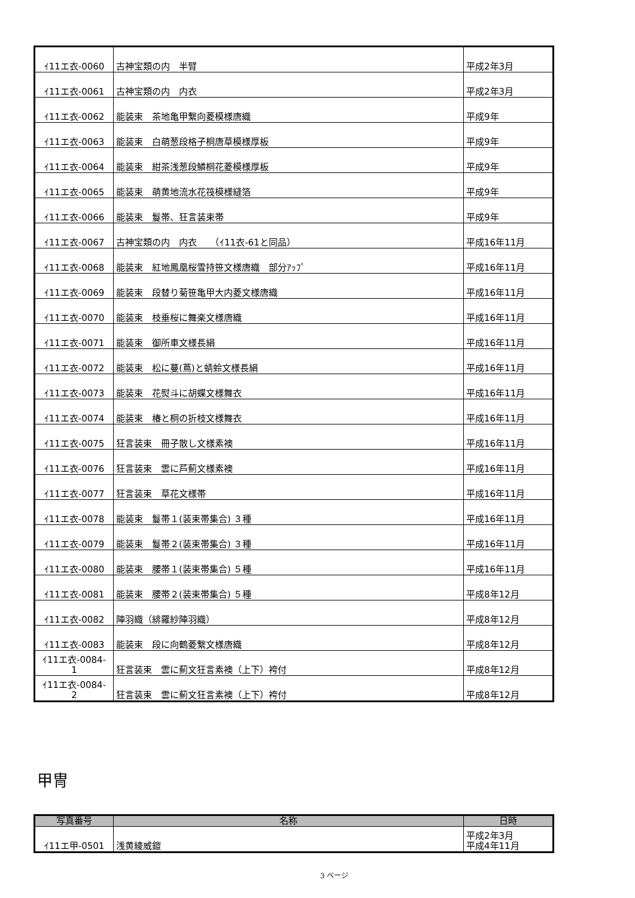| ｲ11エ衣-0060 | 古神宝類の内 半臂 | 平成2年3月 |
| ｲ11エ衣-0061 | 古神宝類の内 内衣 | 平成2年3月 |
| ｲ11エ衣-0062 | 能装束 茶地亀甲繋向菱模様唐織 | 平成9年 |
| ｲ11エ衣-0063 | 能装束 白萌葱段格子桐唐草模様厚板 | 平成9年 |
| ｲ11エ衣-0064 | 能装束 紺茶浅葱段鱗桐花菱模様厚板 | 平成9年 |
| ｲ11エ衣-0065 | 能装束 萌黄地流水花筏模様縫箔 | 平成9年 |
| ｲ11エ衣-0066 | 能装束 鬘帯、狂言装束帯 | 平成9年 |
| ｲ11エ衣-0067 | 古神宝類の内 内衣 （ｲ11衣-61と同品） | 平成16年11月 |
| ｲ11エ衣-0068 | 能装束 紅地鳳凰桜雪持笹文様唐織 部分ｱｯﾌﾟ | 平成16年11月 |
| ｲ11エ衣-0069 | 能装束 段替り菊笹亀甲大内菱文様唐織 | 平成16年11月 |
| ｲ11エ衣-0070 | 能装束 枝垂桜に舞楽文様唐織 | 平成16年11月 |
| ｲ11エ衣-0071 | 能装束 御所車文様長絹 | 平成16年11月 |
| ｲ11エ衣-0072 | 能装束 松に蔓(蔦)と蜻蛉文様長絹 | 平成16年11月 |
| ｲ11エ衣-0073 | 能装束 花熨斗に胡蝶文様舞衣 | 平成16年11月 |
| ｲ11エ衣-0074 | 能装束 椿と桐の折枝文様舞衣 | 平成16年11月 |
| ｲ11エ衣-0075 | 狂言装束 冊子散し文様素襖 | 平成16年11月 |
| ｲ11エ衣-0076 | 狂言装束 雲に芦薊文様素襖 | 平成16年11月 |
| ｲ11エ衣-0077 | 狂言装束 草花文様帯 | 平成16年11月 |
| ｲ11エ衣-0078 | 能装束 鬘帯１(装束帯集合) ３種 | 平成16年11月 |
| ｲ11エ衣-0079 | 能装束 鬘帯２(装束帯集合) ３種 | 平成16年11月 |
| ｲ11エ衣-0080 | 能装束 腰帯１(装束帯集合) ５種 | 平成16年11月 |
| ｲ11エ衣-0081 | 能装束 腰帯２(装束帯集合) ５種 | 平成8年12月 |
| ｲ11エ衣-0082 | 陣羽織（緋羅紗陣羽織） | 平成8年12月 |
| ｲ11エ衣-0083 | 能装束 段に向鶴菱繋文様唐織 | 平成8年12月 |
| ｲ11エ衣-0084- 1 | 狂言装束 雲に薊文狂言素襖（上下）袴付 | 平成8年12月 |
| ｲ11エ衣-0084- 2 | 狂言装束 雲に薊文狂言素襖（上下）袴付 | 平成8年12月 |
甲冑
| 写真番号 | 名称 | 日時 |
| --- | --- | --- |
| ｲ11エ甲-0501 | 浅黄綾威鎧 | 平成2年3月 平成4年11月 |
3 ページ